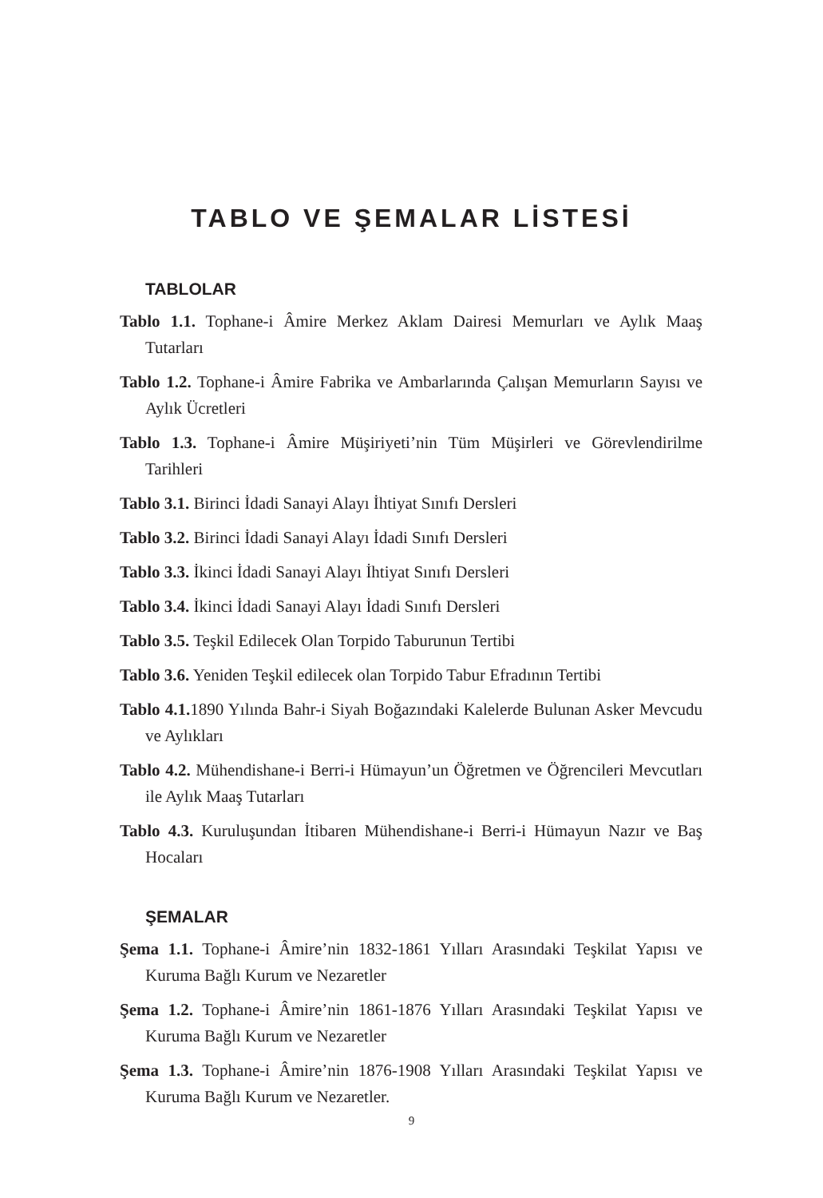TABLO VE ŞEMALAR LİSTESİ
TABLOLAR
Tablo 1.1. Tophane-i Âmire Merkez Aklam Dairesi Memurları ve Aylık Maaş Tutarları
Tablo 1.2. Tophane-i Âmire Fabrika ve Ambarlarında Çalışan Memurların Sayısı ve Aylık Ücretleri
Tablo 1.3. Tophane-i Âmire Müşiriyeti’nin Tüm Müşirleri ve Görevlendirilme Tarihleri
Tablo 3.1. Birinci İdadi Sanayi Alayı İhtiyat Sınıfı Dersleri
Tablo 3.2. Birinci İdadi Sanayi Alayı İdadi Sınıfı Dersleri
Tablo 3.3. İkinci İdadi Sanayi Alayı İhtiyat Sınıfı Dersleri
Tablo 3.4. İkinci İdadi Sanayi Alayı İdadi Sınıfı Dersleri
Tablo 3.5. Teşkil Edilecek Olan Torpido Taburunun Tertibi
Tablo 3.6. Yeniden Teşkil edilecek olan Torpido Tabur Efradının Tertibi
Tablo 4.1. 1890 Yılında Bahr-i Siyah Boğazındaki Kalelerde Bulunan Asker Mevcudu ve Aylıkları
Tablo 4.2. Mühendishane-i Berri-i Hümayun’un Öğretmen ve Öğrencileri Mevcutları ile Aylık Maaş Tutarları
Tablo 4.3. Kuruluşundan İtibaren Mühendishane-i Berri-i Hümayun Nazır ve Baş Hocaları
ŞEMALAR
Şema 1.1. Tophane-i Âmire’nin 1832-1861 Yılları Arasındaki Teşkilat Yapısı ve Kuruma Bağlı Kurum ve Nezaretler
Şema 1.2. Tophane-i Âmire’nin 1861-1876 Yılları Arasındaki Teşkilat Yapısı ve Kuruma Bağlı Kurum ve Nezaretler
Şema 1.3. Tophane-i Âmire’nin 1876-1908 Yılları Arasındaki Teşkilat Yapısı ve Kuruma Bağlı Kurum ve Nezaretler.
9